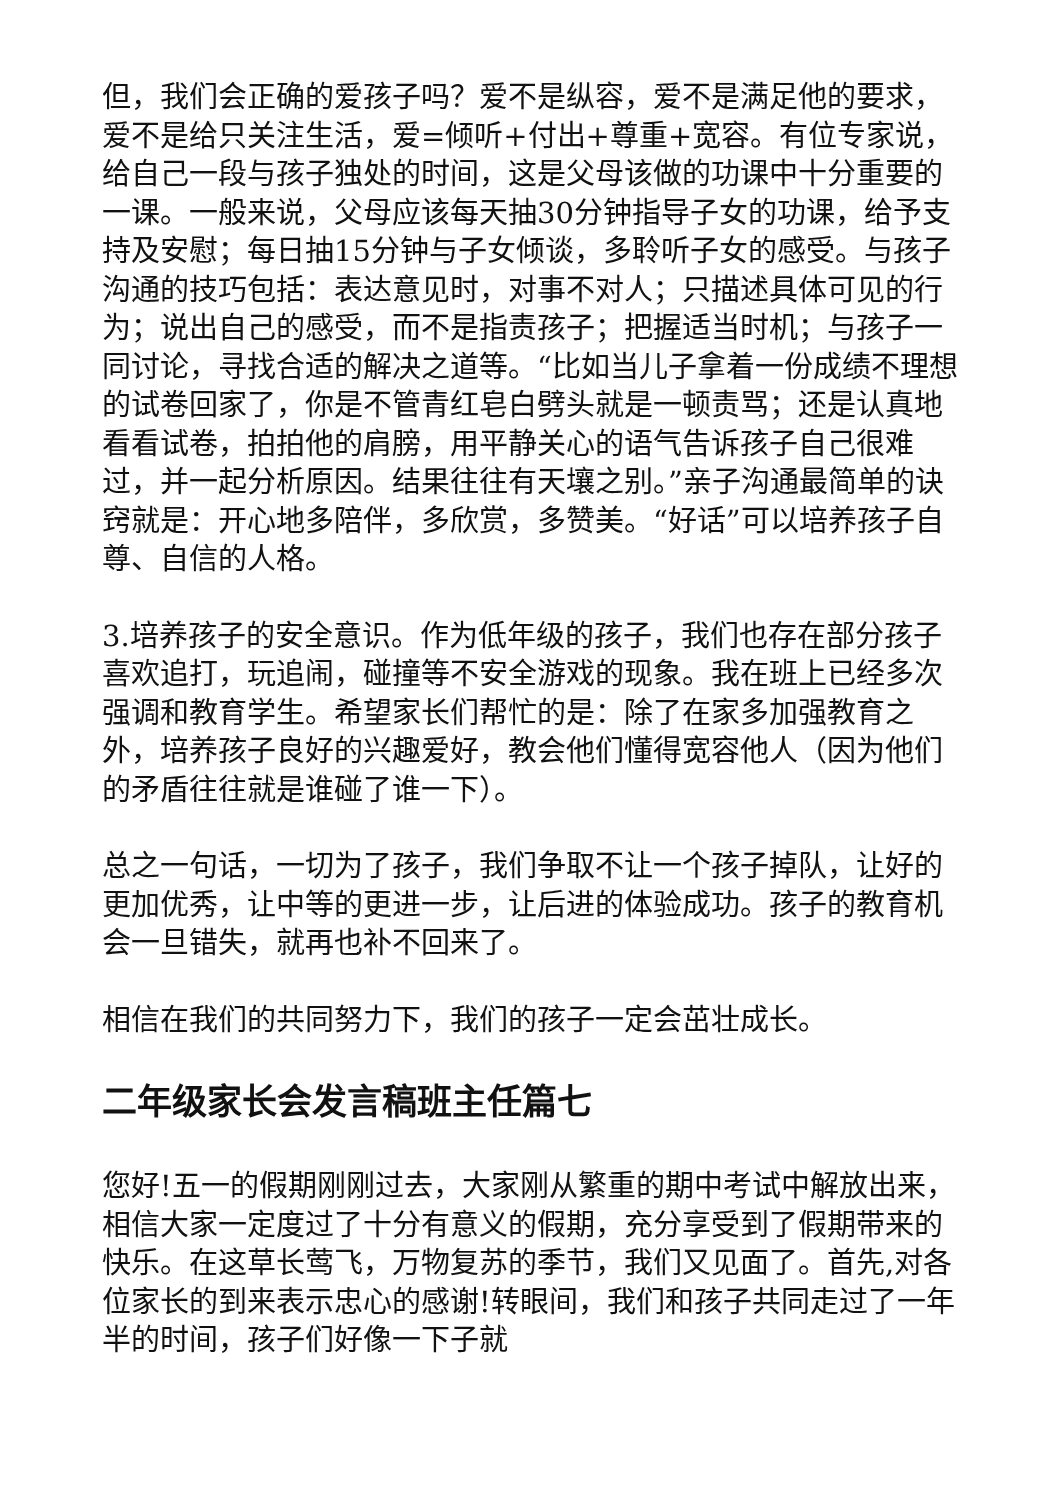但，我们会正确的爱孩子吗？爱不是纵容，爱不是满足他的要求，爱不是给只关注生活，爱=倾听+付出+尊重+宽容。有位专家说，给自己一段与孩子独处的时间，这是父母该做的功课中十分重要的一课。一般来说，父母应该每天抽30分钟指导子女的功课，给予支持及安慰；每日抽15分钟与子女倾谈，多聆听子女的感受。与孩子沟通的技巧包括：表达意见时，对事不对人；只描述具体可见的行为；说出自己的感受，而不是指责孩子；把握适当时机；与孩子一同讨论，寻找合适的解决之道等。“比如当儿子拿着一份成绩不理想的试卷回家了，你是不管青红皂白劈头就是一顿责骂；还是认真地看看试卷，拍拍他的肩膀，用平静关心的语气告诉孩子自己很难过，并一起分析原因。结果往往有天壤之别。”亲子沟通最简单的诀窍就是：开心地多陪伴，多欣赏，多赞美。“好话”可以培养孩子自尊、自信的人格。
3.培养孩子的安全意识。作为低年级的孩子，我们也存在部分孩子喜欢追打，玩追闹，碰撞等不安全游戏的现象。我在班上已经多次强调和教育学生。希望家长们帮忙的是：除了在家多加强教育之外，培养孩子良好的兴趣爱好，教会他们懂得宽容他人（因为他们的矛盾往往就是谁碰了谁一下）。
总之一句话，一切为了孩子，我们争取不让一个孩子掉队，让好的更加优秀，让中等的更进一步，让后进的体验成功。孩子的教育机会一旦错失，就再也补不回来了。
相信在我们的共同努力下，我们的孩子一定会茁壮成长。
二年级家长会发言稿班主任篇七
您好!五一的假期刚刚过去，大家刚从繁重的期中考试中解放出来，相信大家一定度过了十分有意义的假期，充分享受到了假期带来的快乐。在这草长莺飞，万物复苏的季节，我们又见面了。首先,对各位家长的到来表示忠心的感谢!转眼间，我们和孩子共同走过了一年半的时间，孩子们好像一下子就